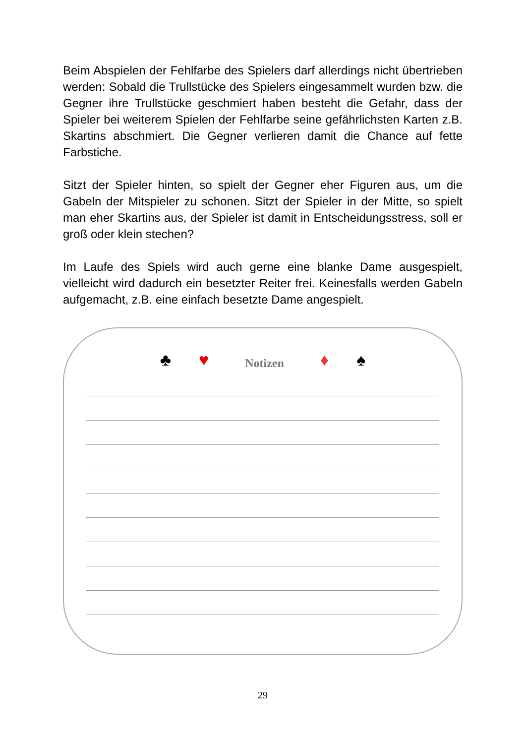Beim Abspielen der Fehlfarbe des Spielers darf allerdings nicht übertrieben werden: Sobald die Trullstücke des Spielers eingesammelt wurden bzw. die Gegner ihre Trullstücke geschmiert haben besteht die Gefahr, dass der Spieler bei weiterem Spielen der Fehlfarbe seine gefährlichsten Karten z.B. Skartins abschmiert. Die Gegner verlieren damit die Chance auf fette Farbstiche.
Sitzt der Spieler hinten, so spielt der Gegner eher Figuren aus, um die Gabeln der Mitspieler zu schonen. Sitzt der Spieler in der Mitte, so spielt man eher Skartins aus, der Spieler ist damit in Entscheidungsstress, soll er groß oder klein stechen?
Im Laufe des Spiels wird auch gerne eine blanke Dame ausgespielt, vielleicht wird dadurch ein besetzter Reiter frei. Keinesfalls werden Gabeln aufgemacht, z.B. eine einfach besetzte Dame angespielt.
♣ ♥ Notizen ♦ ♠
29